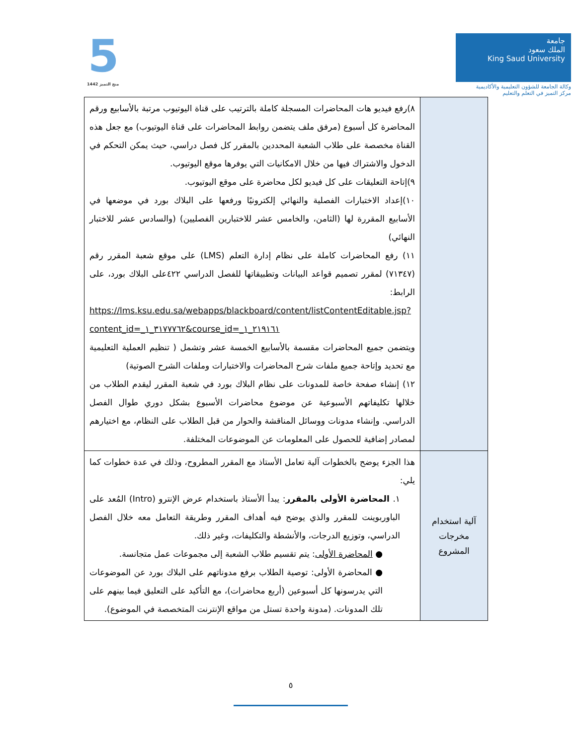جامعة
الملك سعود
King Saud University
وكالة الجامعة للشؤون التعليمية والأكاديمية
مركز التميز في التعلم والتعليم
5
منح التميز 1442
| | ٨)رفع فيديو هات المحاضرات المسجلة كاملة بالترتيب على قناة اليوتيوب مرتبة بالأسابيع ورقم المحاضرة كل أسبوع (مرفق ملف يتضمن روابط المحاضرات على قناة اليوتيوب) مع جعل هذه القناة مخصصة على طلاب الشعبة المحددين بالمقرر كل فصل دراسي، حيث يمكن التحكم في الدخول والاشتراك فيها من خلال الامكانيات التي يوفرها موقع اليوتيوب. ٩)إتاحة التعليقات على كل فيديو لكل محاضرة على موقع اليوتيوب. ١٠)إعداد الاختبارات الفصلية والنهائي إلكترونيًا ورفعها على البلاك بورد في موضعها في الأسابيع المقررة لها (الثامن، والخامس عشر للاختبارين الفصليين) (والسادس عشر للاختبار النهائي) ١١) رفع المحاضرات كاملة على نظام إدارة التعلم (LMS) على موقع شعبة المقرر رقم (٧١٣٤٧) لمقرر تصميم قواعد البيانات وتطبيقاتها للفصل الدراسي ٤٢٢على البلاك بورد، على الرابط: https://lms.ksu.edu.sa/webapps/blackboard/content/listContentEditable.jsp?content_id=_٣١٧٧٧٦٢_١&course_id=_٢١٩١٦١_١ ويتضمن جميع المحاضرات مقسمة بالأسابيع الخمسة عشر وتشمل ( تنظيم العملية التعليمية مع تحديد وإتاحة جميع ملفات شرح المحاضرات والاختبارات وملفات الشرح الصوتية) ١٢) إنشاء صفحة خاصة للمدونات على نظام البلاك بورد في شعبة المقرر ليقدم الطلاب من خلالها تكليفاتهم الأسبوعية عن موضوع محاضرات الأسبوع بشكل دوري طوال الفصل الدراسي. وإنشاء مدونات ووسائل المناقشة والحوار من قبل الطلاب على النظام، مع اختيارهم لمصادر إضافية للحصول على المعلومات عن الموضوعات المختلفة. |
| آلية استخدام مخرجات المشروع | هذا الجزء يوضح بالخطوات آلية تعامل الأستاذ مع المقرر المطروح، وذلك في عدة خطوات كما يلي: ١. المحاضرة الأولى بالمقرر : يبدأ الأستاذ باستخدام عرض الإنترو (Intro) المُعد على الباوربوينت للمقرر والذي يوضح فيه أهداف المقرر وطريقة التعامل معه خلال الفصل الدراسي، وتوزيع الدرجات، والأنشطة والتكليفات، وغير ذلك. ● المحاضرة الأولى : يتم تقسيم طلاب الشعبة إلى مجموعات عمل متجانسة. ● المحاضرة الأولى: توصية الطلاب برفع مدوناتهم على البلاك بورد عن الموضوعات التي يدرسونها كل أسبوعين (أربع محاضرات)، مع التأكيد على التعليق فيما بينهم على تلك المدونات. (مدونة واحدة تستل من مواقع الإنترنت المتخصصة في الموضوع). |
٥